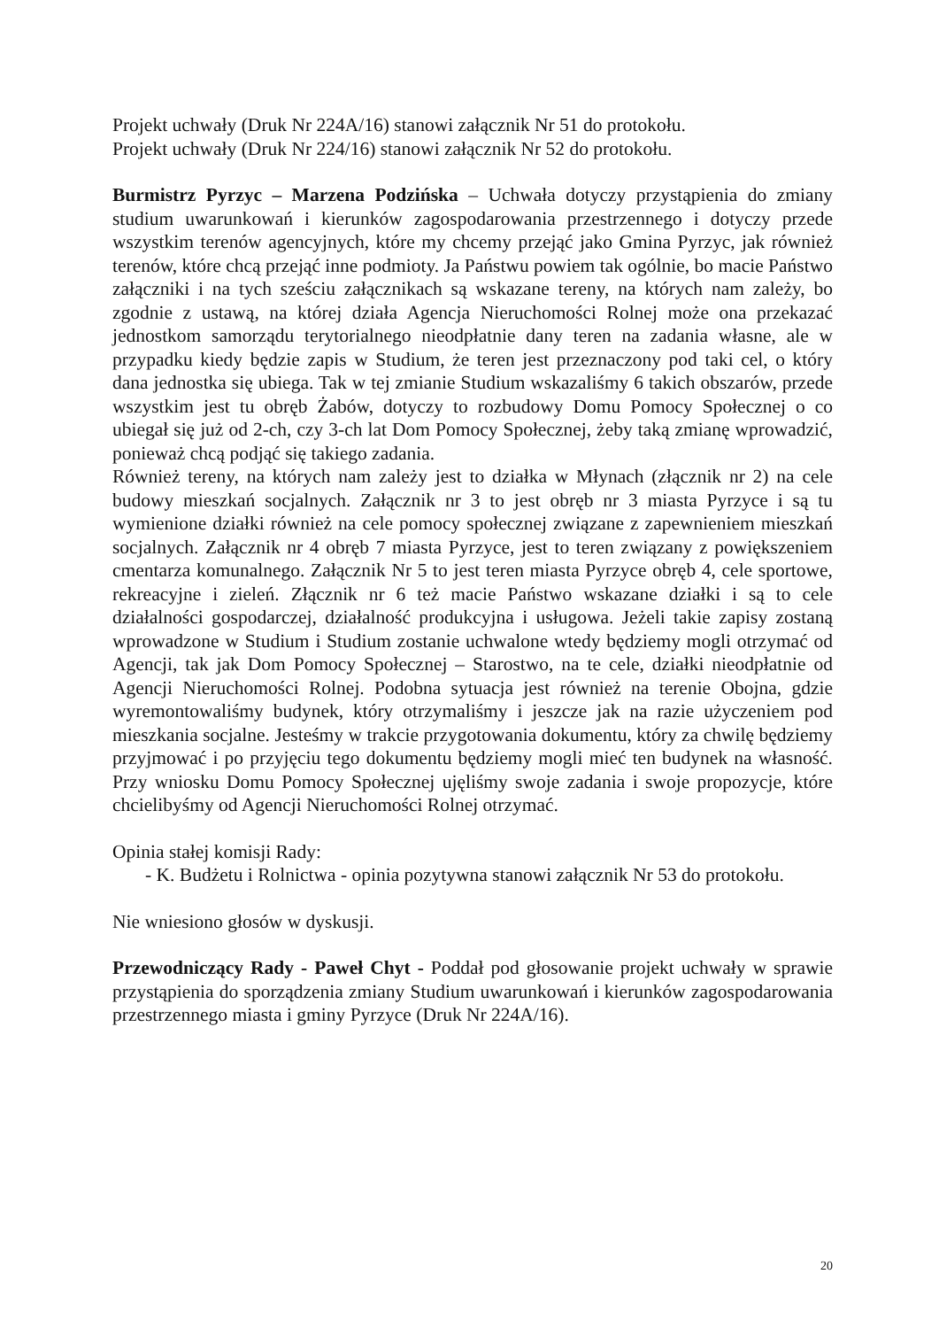Projekt uchwały (Druk Nr 224A/16) stanowi załącznik Nr 51 do protokołu.
Projekt uchwały (Druk Nr 224/16) stanowi załącznik Nr 52 do protokołu.
Burmistrz Pyrzyc – Marzena Podzińska – Uchwała dotyczy przystąpienia do zmiany studium uwarunkowań i kierunków zagospodarowania przestrzennego i dotyczy przede wszystkim terenów agencyjnych, które my chcemy przejąć jako Gmina Pyrzyc, jak również terenów, które chcą przejąć inne podmioty. Ja Państwu powiem tak ogólnie, bo macie Państwo załączniki i na tych sześciu załącznikach są wskazane tereny, na których nam zależy, bo zgodnie z ustawą, na której działa Agencja Nieruchomości Rolnej może ona przekazać jednostkom samorządu terytorialnego nieodpłatnie dany teren na zadania własne, ale w przypadku kiedy będzie zapis w Studium, że teren jest przeznaczony pod taki cel, o który dana jednostka się ubiega. Tak w tej zmianie Studium wskazaliśmy 6 takich obszarów, przede wszystkim jest tu obręb Żabów, dotyczy to rozbudowy Domu Pomocy Społecznej o co ubiegał się już od 2-ch, czy 3-ch lat Dom Pomocy Społecznej, żeby taką zmianę wprowadzić, ponieważ chcą podjąć się takiego zadania.
Również tereny, na których nam zależy jest to działka w Młynach (złącznik nr 2) na cele budowy mieszkań socjalnych. Załącznik nr 3 to jest obręb nr 3 miasta Pyrzyce i są tu wymienione działki również na cele pomocy społecznej związane z zapewnieniem mieszkań socjalnych. Załącznik nr 4 obręb 7 miasta Pyrzyce, jest to teren związany z powiększeniem cmentarza komunalnego. Załącznik Nr 5 to jest teren miasta Pyrzyce obręb 4, cele sportowe, rekreacyjne i zieleń. Złącznik nr 6 też macie Państwo wskazane działki i są to cele działalności gospodarczej, działalność produkcyjna i usługowa. Jeżeli takie zapisy zostaną wprowadzone w Studium i Studium zostanie uchwalone wtedy będziemy mogli otrzymać od Agencji, tak jak Dom Pomocy Społecznej – Starostwo, na te cele, działki nieodpłatnie od Agencji Nieruchomości Rolnej. Podobna sytuacja jest również na terenie Obojna, gdzie wyremontowaliśmy budynek, który otrzymaliśmy i jeszcze jak na razie użyczeniem pod mieszkania socjalne. Jesteśmy w trakcie przygotowania dokumentu, który za chwilę będziemy przyjmować i po przyjęciu tego dokumentu będziemy mogli mieć ten budynek na własność. Przy wniosku Domu Pomocy Społecznej ujęliśmy swoje zadania i swoje propozycje, które chcielibyśmy od Agencji Nieruchomości Rolnej otrzymać.
Opinia stałej komisji Rady:
- K. Budżetu i Rolnictwa - opinia pozytywna stanowi załącznik Nr 53 do protokołu.
Nie wniesiono głosów w dyskusji.
Przewodniczący Rady - Paweł Chyt - Poddał pod głosowanie projekt uchwały w sprawie przystąpienia do sporządzenia zmiany Studium uwarunkowań i kierunków zagospodarowania przestrzennego miasta i gminy Pyrzyce (Druk Nr 224A/16).
20